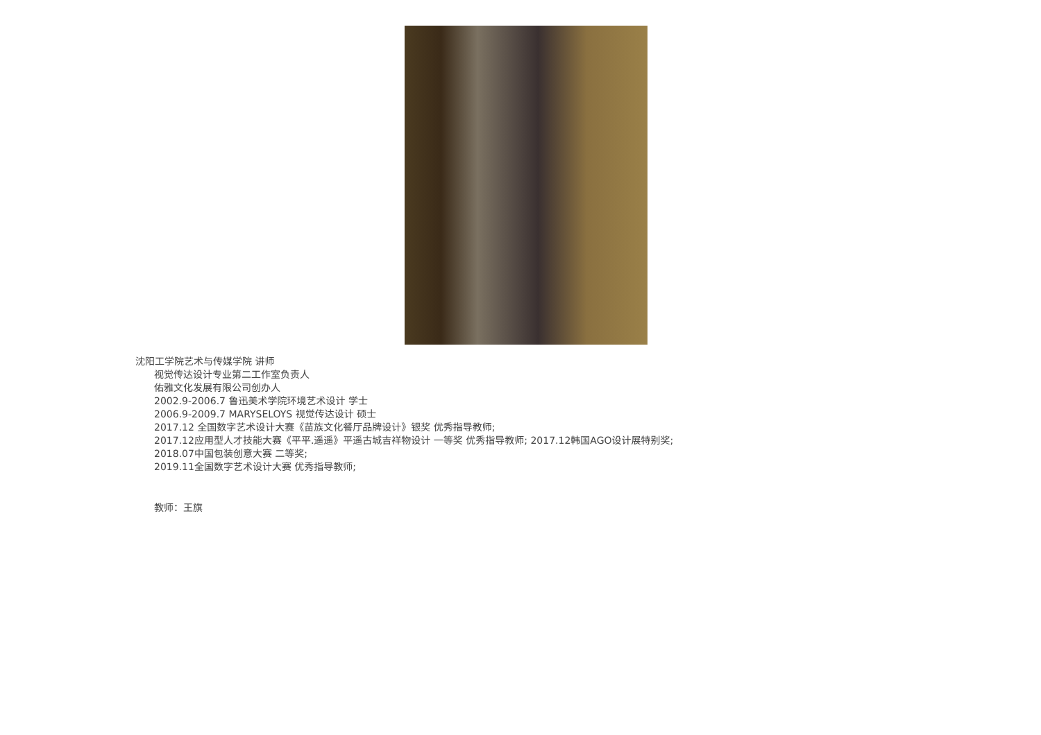沈阳工学院艺术与传媒学院 讲师
视觉传达设计专业第二工作室负责人
佑雅文化发展有限公司创办人
2002.9-2006.7 鲁迅美术学院环境艺术设计 学士
2006.9-2009.7 MARYSELOYS 视觉传达设计 硕士
2017.12 全国数字艺术设计大赛《苗族文化餐厅品牌设计》银奖 优秀指导教师;
2017.12应用型人才技能大赛《平平.遥遥》平遥古城吉祥物设计 一等奖 优秀指导教师; 2017.12韩国AGO设计展特别奖;
2018.07中国包装创意大赛 二等奖;
2019.11全国数字艺术设计大赛 优秀指导教师;
教师：王旗